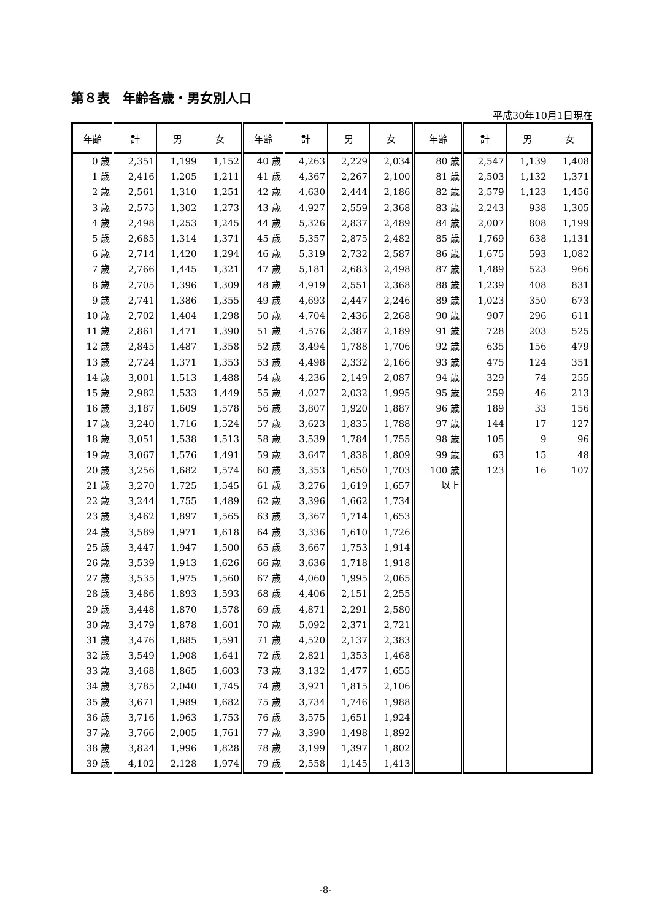第８表　年齢各歳・男女別人口
平成30年10月1日現在
| 年齢 | 計 | 男 | 女 | 年齢 | 計 | 男 | 女 | 年齢 | 計 | 男 | 女 |
| --- | --- | --- | --- | --- | --- | --- | --- | --- | --- | --- | --- |
| 0 歳 | 2,351 | 1,199 | 1,152 | 40 歳 | 4,263 | 2,229 | 2,034 | 80 歳 | 2,547 | 1,139 | 1,408 |
| 1 歳 | 2,416 | 1,205 | 1,211 | 41 歳 | 4,367 | 2,267 | 2,100 | 81 歳 | 2,503 | 1,132 | 1,371 |
| 2 歳 | 2,561 | 1,310 | 1,251 | 42 歳 | 4,630 | 2,444 | 2,186 | 82 歳 | 2,579 | 1,123 | 1,456 |
| 3 歳 | 2,575 | 1,302 | 1,273 | 43 歳 | 4,927 | 2,559 | 2,368 | 83 歳 | 2,243 | 938 | 1,305 |
| 4 歳 | 2,498 | 1,253 | 1,245 | 44 歳 | 5,326 | 2,837 | 2,489 | 84 歳 | 2,007 | 808 | 1,199 |
| 5 歳 | 2,685 | 1,314 | 1,371 | 45 歳 | 5,357 | 2,875 | 2,482 | 85 歳 | 1,769 | 638 | 1,131 |
| 6 歳 | 2,714 | 1,420 | 1,294 | 46 歳 | 5,319 | 2,732 | 2,587 | 86 歳 | 1,675 | 593 | 1,082 |
| 7 歳 | 2,766 | 1,445 | 1,321 | 47 歳 | 5,181 | 2,683 | 2,498 | 87 歳 | 1,489 | 523 | 966 |
| 8 歳 | 2,705 | 1,396 | 1,309 | 48 歳 | 4,919 | 2,551 | 2,368 | 88 歳 | 1,239 | 408 | 831 |
| 9 歳 | 2,741 | 1,386 | 1,355 | 49 歳 | 4,693 | 2,447 | 2,246 | 89 歳 | 1,023 | 350 | 673 |
| 10 歳 | 2,702 | 1,404 | 1,298 | 50 歳 | 4,704 | 2,436 | 2,268 | 90 歳 | 907 | 296 | 611 |
| 11 歳 | 2,861 | 1,471 | 1,390 | 51 歳 | 4,576 | 2,387 | 2,189 | 91 歳 | 728 | 203 | 525 |
| 12 歳 | 2,845 | 1,487 | 1,358 | 52 歳 | 3,494 | 1,788 | 1,706 | 92 歳 | 635 | 156 | 479 |
| 13 歳 | 2,724 | 1,371 | 1,353 | 53 歳 | 4,498 | 2,332 | 2,166 | 93 歳 | 475 | 124 | 351 |
| 14 歳 | 3,001 | 1,513 | 1,488 | 54 歳 | 4,236 | 2,149 | 2,087 | 94 歳 | 329 | 74 | 255 |
| 15 歳 | 2,982 | 1,533 | 1,449 | 55 歳 | 4,027 | 2,032 | 1,995 | 95 歳 | 259 | 46 | 213 |
| 16 歳 | 3,187 | 1,609 | 1,578 | 56 歳 | 3,807 | 1,920 | 1,887 | 96 歳 | 189 | 33 | 156 |
| 17 歳 | 3,240 | 1,716 | 1,524 | 57 歳 | 3,623 | 1,835 | 1,788 | 97 歳 | 144 | 17 | 127 |
| 18 歳 | 3,051 | 1,538 | 1,513 | 58 歳 | 3,539 | 1,784 | 1,755 | 98 歳 | 105 | 9 | 96 |
| 19 歳 | 3,067 | 1,576 | 1,491 | 59 歳 | 3,647 | 1,838 | 1,809 | 99 歳 | 63 | 15 | 48 |
| 20 歳 | 3,256 | 1,682 | 1,574 | 60 歳 | 3,353 | 1,650 | 1,703 | 100 歳 | 123 | 16 | 107 |
| 21 歳 | 3,270 | 1,725 | 1,545 | 61 歳 | 3,276 | 1,619 | 1,657 | 以上 | | | |
| 22 歳 | 3,244 | 1,755 | 1,489 | 62 歳 | 3,396 | 1,662 | 1,734 | | | | |
| 23 歳 | 3,462 | 1,897 | 1,565 | 63 歳 | 3,367 | 1,714 | 1,653 | | | | |
| 24 歳 | 3,589 | 1,971 | 1,618 | 64 歳 | 3,336 | 1,610 | 1,726 | | | | |
| 25 歳 | 3,447 | 1,947 | 1,500 | 65 歳 | 3,667 | 1,753 | 1,914 | | | | |
| 26 歳 | 3,539 | 1,913 | 1,626 | 66 歳 | 3,636 | 1,718 | 1,918 | | | | |
| 27 歳 | 3,535 | 1,975 | 1,560 | 67 歳 | 4,060 | 1,995 | 2,065 | | | | |
| 28 歳 | 3,486 | 1,893 | 1,593 | 68 歳 | 4,406 | 2,151 | 2,255 | | | | |
| 29 歳 | 3,448 | 1,870 | 1,578 | 69 歳 | 4,871 | 2,291 | 2,580 | | | | |
| 30 歳 | 3,479 | 1,878 | 1,601 | 70 歳 | 5,092 | 2,371 | 2,721 | | | | |
| 31 歳 | 3,476 | 1,885 | 1,591 | 71 歳 | 4,520 | 2,137 | 2,383 | | | | |
| 32 歳 | 3,549 | 1,908 | 1,641 | 72 歳 | 2,821 | 1,353 | 1,468 | | | | |
| 33 歳 | 3,468 | 1,865 | 1,603 | 73 歳 | 3,132 | 1,477 | 1,655 | | | | |
| 34 歳 | 3,785 | 2,040 | 1,745 | 74 歳 | 3,921 | 1,815 | 2,106 | | | | |
| 35 歳 | 3,671 | 1,989 | 1,682 | 75 歳 | 3,734 | 1,746 | 1,988 | | | | |
| 36 歳 | 3,716 | 1,963 | 1,753 | 76 歳 | 3,575 | 1,651 | 1,924 | | | | |
| 37 歳 | 3,766 | 2,005 | 1,761 | 77 歳 | 3,390 | 1,498 | 1,892 | | | | |
| 38 歳 | 3,824 | 1,996 | 1,828 | 78 歳 | 3,199 | 1,397 | 1,802 | | | | |
| 39 歳 | 4,102 | 2,128 | 1,974 | 79 歳 | 2,558 | 1,145 | 1,413 | | | | |
-8-